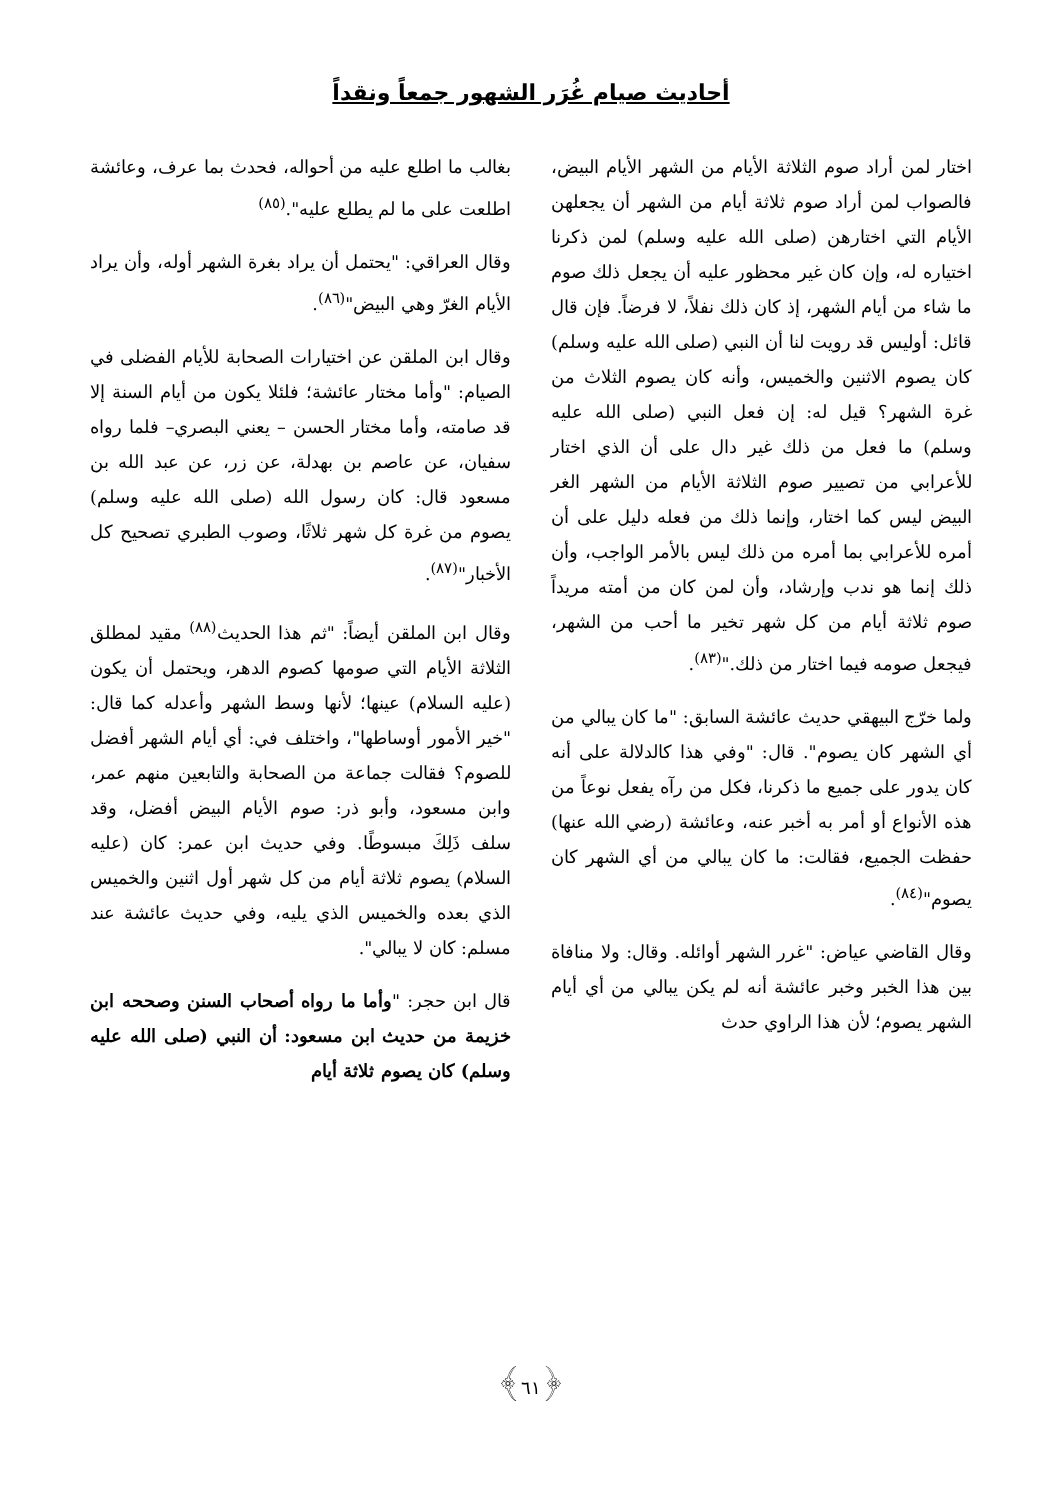أحاديث صيام غُرَر الشهور جمعاً ونقداً
اختار لمن أراد صوم الثلاثة الأيام من الشهر الأيام البيض، فالصواب لمن أراد صوم ثلاثة أيام من الشهر أن يجعلهن الأيام التي اختارهن (صلى الله عليه وسلم) لمن ذكرنا اختياره له، وإن كان غير محظور عليه أن يجعل ذلك صوم ما شاء من أيام الشهر، إذ كان ذلك نفلاً، لا فرضاً. فإن قال قائل: أوليس قد رويت لنا أن النبي (صلى الله عليه وسلم) كان يصوم الاثنين والخميس، وأنه كان يصوم الثلاث من غرة الشهر؟ قيل له: إن فعل النبي (صلى الله عليه وسلم) ما فعل من ذلك غير دال على أن الذي اختار للأعرابي من تصيير صوم الثلاثة الأيام من الشهر الغر البيض ليس كما اختار، وإنما ذلك من فعله دليل على أن أمره للأعرابي بما أمره من ذلك ليس بالأمر الواجب، وأن ذلك إنما هو ندب وإرشاد، وأن لمن كان من أمته مريداً صوم ثلاثة أيام من كل شهر تخير ما أحب من الشهر، فيجعل صومه فيما اختار من ذلك."<sup>(٨٣)</sup>.
ولما خرّج البيهقي حديث عائشة السابق: "ما كان يبالي من أي الشهر كان يصوم". قال: "وفي هذا كالدلالة على أنه كان يدور على جميع ما ذكرنا، فكل من رآه يفعل نوعاً من هذه الأنواع أو أمر به أخبر عنه، وعائشة (رضي الله عنها) حفظت الجميع، فقالت: ما كان يبالي من أي الشهر كان يصوم"<sup>(٨٤)</sup>.
وقال القاضي عياض: "غرر الشهر أوائله. وقال: ولا منافاة بين هذا الخبر وخبر عائشة أنه لم يكن يبالي من أي أيام الشهر يصوم؛ لأن هذا الراوي حدث
بغالب ما اطلع عليه من أحواله، فحدث بما عرف، وعائشة اطلعت على ما لم يطلع عليه".<sup>(٨٥)</sup>
وقال العراقي: "يحتمل أن يراد بغرة الشهر أوله، وأن يراد الأيام الغرّ وهي البيض"<sup>(٨٦)</sup>.
وقال ابن الملقن عن اختيارات الصحابة للأيام الفضلى في الصيام: "وأما مختار عائشة؛ فلئلا يكون من أيام السنة إلا قد صامته، وأما مختار الحسن – يعني البصري– فلما رواه سفيان، عن عاصم بن بهدلة، عن زر، عن عبد الله بن مسعود قال: كان رسول الله (صلى الله عليه وسلم) يصوم من غرة كل شهر ثلاثًا، وصوب الطبري تصحيح كل الأخبار"<sup>(٨٧)</sup>.
وقال ابن الملقن أيضاً: "ثم هذا الحديث<sup>(٨٨)</sup> مقيد لمطلق الثلاثة الأيام التي صومها كصوم الدهر، ويحتمل أن يكون (عليه السلام) عينها؛ لأنها وسط الشهر وأعدله كما قال: "خير الأمور أوساطها"، واختلف في: أي أيام الشهر أفضل للصوم؟ فقالت جماعة من الصحابة والتابعين منهم عمر، وابن مسعود، وأبو ذر: صوم الأيام البيض أفضل، وقد سلف ذَلِكَ مبسوطًا. وفي حديث ابن عمر: كان (عليه السلام) يصوم ثلاثة أيام من كل شهر أول اثنين والخميس الذي بعده والخميس الذي يليه، وفي حديث عائشة عند مسلم: كان لا يبالي".
قال ابن حجر: "وأما ما رواه أصحاب السنن وصححه ابن خزيمة من حديث ابن مسعود: أن النبي (صلى الله عليه وسلم) كان يصوم ثلاثة أيام
﴿٦١﴾